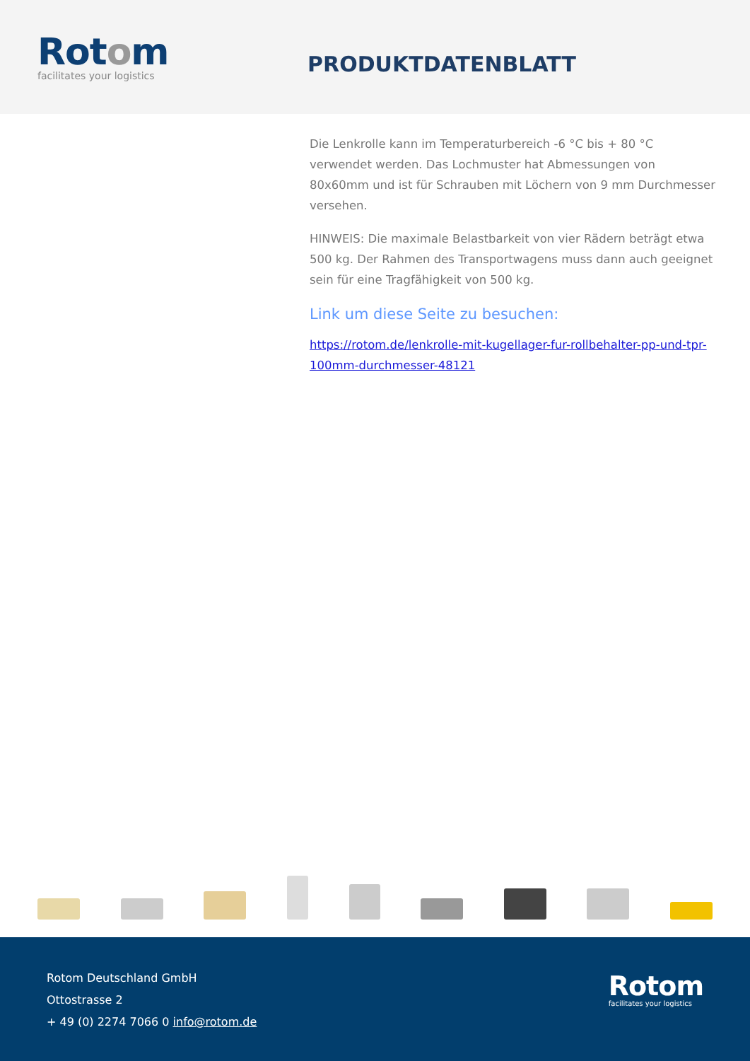Rotom
facilitates your logistics
PRODUKTDATENBLATT
Die Lenkrolle kann im Temperaturbereich -6 °C bis + 80 °C verwendet werden. Das Lochmuster hat Abmessungen von 80x60mm und ist für Schrauben mit Löchern von 9 mm Durchmesser versehen.
HINWEIS: Die maximale Belastbarkeit von vier Rädern beträgt etwa 500 kg. Der Rahmen des Transportwagens muss dann auch geeignet sein für eine Tragfähigkeit von 500 kg.
Link um diese Seite zu besuchen:
https://rotom.de/lenkrolle-mit-kugellager-fur-rollbehalter-pp-und-tpr-100mm-durchmesser-48121
Rotom Deutschland GmbH
Ottostrasse 2
+ 49 (0) 2274 7066 0 info@rotom.de
Rotom
facilitates your logistics